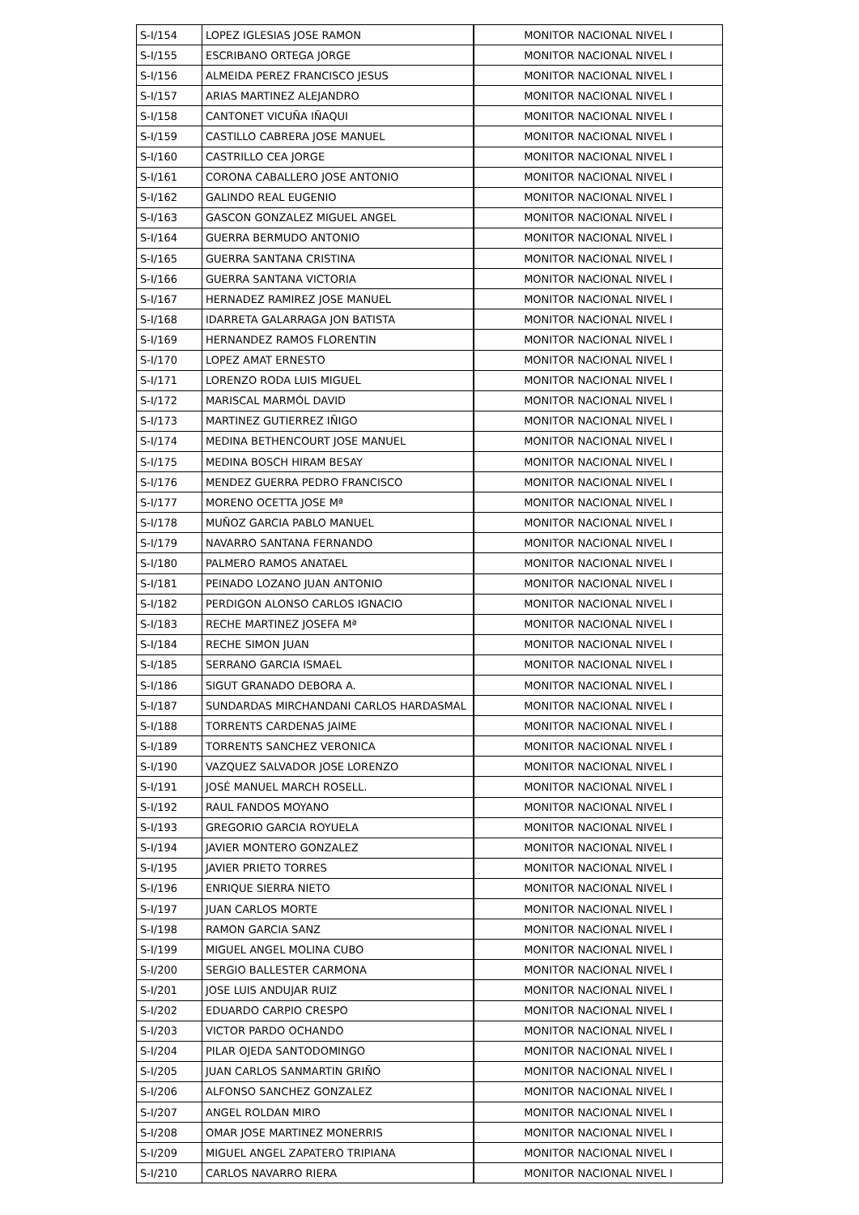| S-I/154 | LOPEZ IGLESIAS JOSE RAMON | MONITOR NACIONAL NIVEL I |
| S-I/155 | ESCRIBANO ORTEGA JORGE | MONITOR NACIONAL NIVEL I |
| S-I/156 | ALMEIDA PEREZ FRANCISCO JESUS | MONITOR NACIONAL NIVEL I |
| S-I/157 | ARIAS MARTINEZ ALEJANDRO | MONITOR NACIONAL NIVEL I |
| S-I/158 | CANTONET VICUÑA IÑAQUI | MONITOR NACIONAL NIVEL I |
| S-I/159 | CASTILLO CABRERA JOSE MANUEL | MONITOR NACIONAL NIVEL I |
| S-I/160 | CASTRILLO CEA JORGE | MONITOR NACIONAL NIVEL I |
| S-I/161 | CORONA CABALLERO JOSE ANTONIO | MONITOR NACIONAL NIVEL I |
| S-I/162 | GALINDO REAL EUGENIO | MONITOR NACIONAL NIVEL I |
| S-I/163 | GASCON GONZALEZ MIGUEL ANGEL | MONITOR NACIONAL NIVEL I |
| S-I/164 | GUERRA BERMUDO ANTONIO | MONITOR NACIONAL NIVEL I |
| S-I/165 | GUERRA SANTANA CRISTINA | MONITOR NACIONAL NIVEL I |
| S-I/166 | GUERRA SANTANA VICTORIA | MONITOR NACIONAL NIVEL I |
| S-I/167 | HERNADEZ RAMIREZ JOSE MANUEL | MONITOR NACIONAL NIVEL I |
| S-I/168 | IDARRETA GALARRAGA JON BATISTA | MONITOR NACIONAL NIVEL I |
| S-I/169 | HERNANDEZ RAMOS FLORENTIN | MONITOR NACIONAL NIVEL I |
| S-I/170 | LOPEZ AMAT ERNESTO | MONITOR NACIONAL NIVEL I |
| S-I/171 | LORENZO RODA LUIS MIGUEL | MONITOR NACIONAL NIVEL I |
| S-I/172 | MARISCAL MARMÓL DAVID | MONITOR NACIONAL NIVEL I |
| S-I/173 | MARTINEZ GUTIERREZ IÑIGO | MONITOR NACIONAL NIVEL I |
| S-I/174 | MEDINA BETHENCOURT JOSE MANUEL | MONITOR NACIONAL NIVEL I |
| S-I/175 | MEDINA BOSCH HIRAM BESAY | MONITOR NACIONAL NIVEL I |
| S-I/176 | MENDEZ GUERRA PEDRO FRANCISCO | MONITOR NACIONAL NIVEL I |
| S-I/177 | MORENO OCETTA JOSE Mª | MONITOR NACIONAL NIVEL I |
| S-I/178 | MUÑOZ GARCIA PABLO MANUEL | MONITOR NACIONAL NIVEL I |
| S-I/179 | NAVARRO SANTANA FERNANDO | MONITOR NACIONAL NIVEL I |
| S-I/180 | PALMERO RAMOS ANATAEL | MONITOR NACIONAL NIVEL I |
| S-I/181 | PEINADO LOZANO JUAN ANTONIO | MONITOR NACIONAL NIVEL I |
| S-I/182 | PERDIGON ALONSO CARLOS IGNACIO | MONITOR NACIONAL NIVEL I |
| S-I/183 | RECHE MARTINEZ JOSEFA Mª | MONITOR NACIONAL NIVEL I |
| S-I/184 | RECHE SIMON JUAN | MONITOR NACIONAL NIVEL I |
| S-I/185 | SERRANO GARCIA ISMAEL | MONITOR NACIONAL NIVEL I |
| S-I/186 | SIGUT GRANADO DEBORA A. | MONITOR NACIONAL NIVEL I |
| S-I/187 | SUNDARDAS MIRCHANDANI CARLOS HARDASMAL | MONITOR NACIONAL NIVEL I |
| S-I/188 | TORRENTS CARDENAS JAIME | MONITOR NACIONAL NIVEL I |
| S-I/189 | TORRENTS SANCHEZ VERONICA | MONITOR NACIONAL NIVEL I |
| S-I/190 | VAZQUEZ SALVADOR JOSE LORENZO | MONITOR NACIONAL NIVEL I |
| S-I/191 | JOSÉ MANUEL MARCH ROSELL. | MONITOR NACIONAL NIVEL I |
| S-I/192 | RAUL FANDOS MOYANO | MONITOR NACIONAL NIVEL I |
| S-I/193 | GREGORIO GARCIA ROYUELA | MONITOR NACIONAL NIVEL I |
| S-I/194 | JAVIER MONTERO GONZALEZ | MONITOR NACIONAL NIVEL I |
| S-I/195 | JAVIER PRIETO TORRES | MONITOR NACIONAL NIVEL I |
| S-I/196 | ENRIQUE SIERRA NIETO | MONITOR NACIONAL NIVEL I |
| S-I/197 | JUAN CARLOS MORTE | MONITOR NACIONAL NIVEL I |
| S-I/198 | RAMON GARCIA SANZ | MONITOR NACIONAL NIVEL I |
| S-I/199 | MIGUEL ANGEL MOLINA CUBO | MONITOR NACIONAL NIVEL I |
| S-I/200 | SERGIO BALLESTER CARMONA | MONITOR NACIONAL NIVEL I |
| S-I/201 | JOSE LUIS ANDUJAR RUIZ | MONITOR NACIONAL NIVEL I |
| S-I/202 | EDUARDO CARPIO CRESPO | MONITOR NACIONAL NIVEL I |
| S-I/203 | VICTOR PARDO OCHANDO | MONITOR NACIONAL NIVEL I |
| S-I/204 | PILAR OJEDA SANTODOMINGO | MONITOR NACIONAL NIVEL I |
| S-I/205 | JUAN CARLOS SANMARTIN GRIÑO | MONITOR NACIONAL NIVEL I |
| S-I/206 | ALFONSO SANCHEZ GONZALEZ | MONITOR NACIONAL NIVEL I |
| S-I/207 | ANGEL ROLDAN MIRO | MONITOR NACIONAL NIVEL I |
| S-I/208 | OMAR JOSE MARTINEZ MONERRIS | MONITOR NACIONAL NIVEL I |
| S-I/209 | MIGUEL ANGEL ZAPATERO TRIPIANA | MONITOR NACIONAL NIVEL I |
| S-I/210 | CARLOS NAVARRO RIERA | MONITOR NACIONAL NIVEL I |